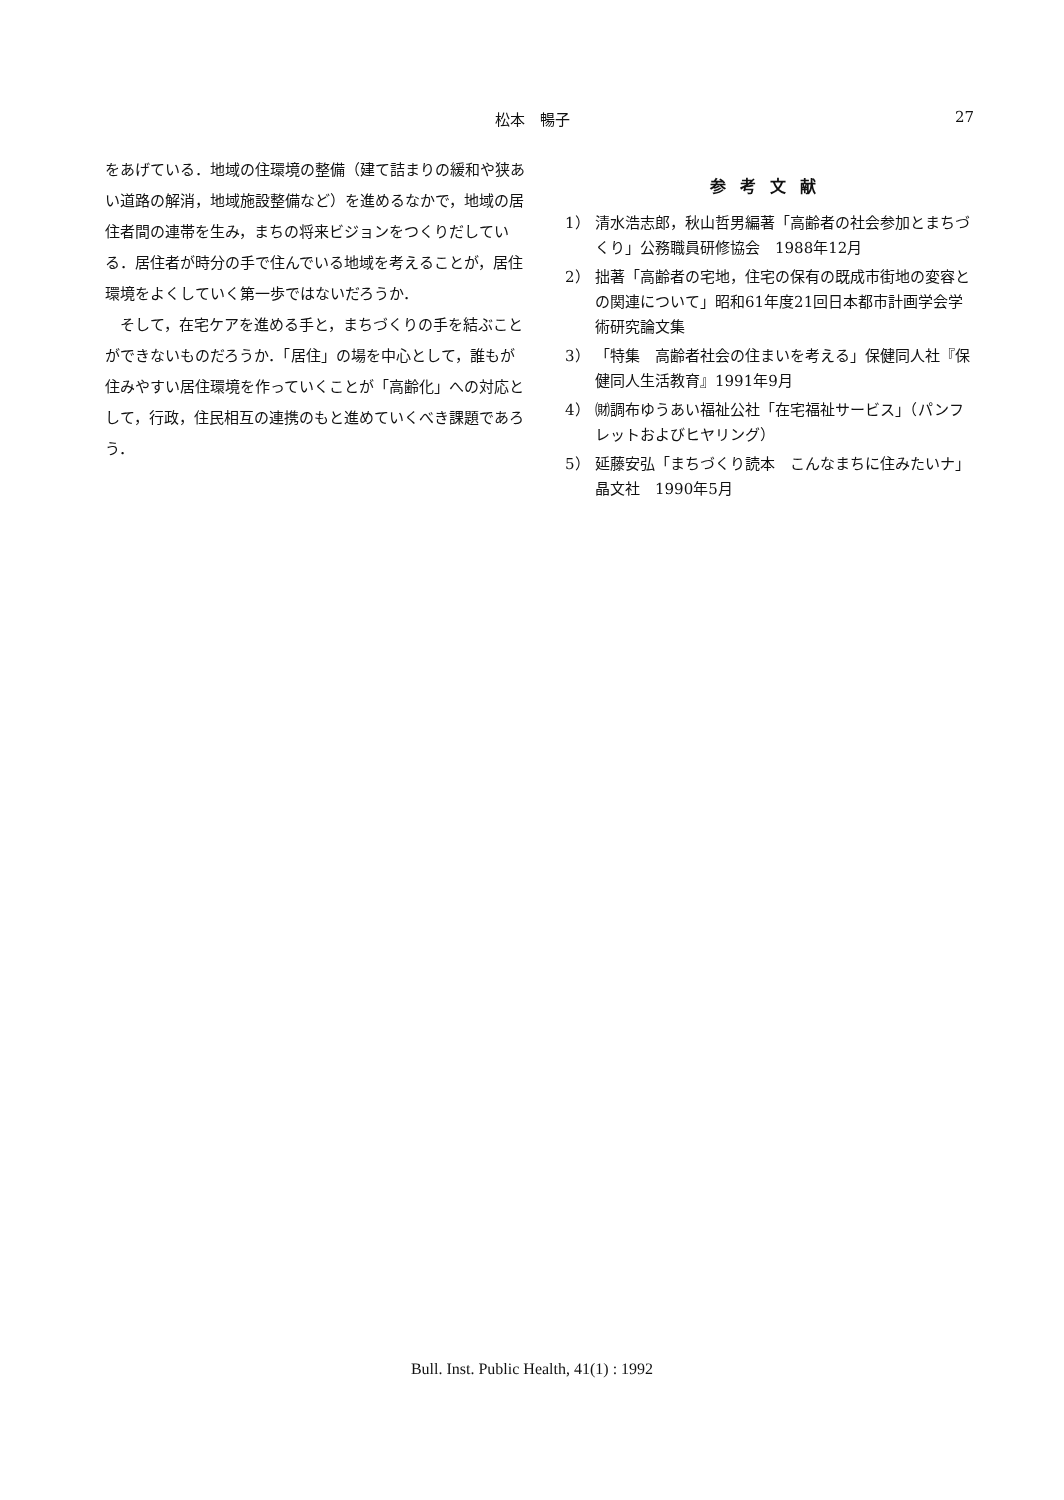松本　暢子 27
をあげている．地域の住環境の整備（建て詰まりの緩和や狭あい道路の解消，地域施設整備など）を進めるなかで，地域の居住者間の連帯を生み，まちの将来ビジョンをつくりだしている．居住者が時分の手で住んでいる地域を考えることが，居住環境をよくしていく第一歩ではないだろうか．
　そして，在宅ケアを進める手と，まちづくりの手を結ぶことができないものだろうか．「居住」の場を中心として，誰もが住みやすい居住環境を作っていくことが「高齢化」への対応として，行政，住民相互の連携のもと進めていくべき課題であろう．
参考文献
1） 清水浩志郎，秋山哲男編著「高齢者の社会参加とまちづくり」公務職員研修協会　1988年12月
2） 拙著「高齢者の宅地，住宅の保有の既成市街地の変容との関連について」昭和61年度21回日本都市計画学会学術研究論文集
3） 「特集　高齢者社会の住まいを考える」保健同人社『保健同人生活教育』1991年9月
4） ㈶調布ゆうあい福祉公社「在宅福祉サービス」（パンフレットおよびヒヤリング）
5） 延藤安弘「まちづくり読本　こんなまちに住みたいナ」晶文社　1990年5月
Bull. Inst. Public Health, 41(1) : 1992